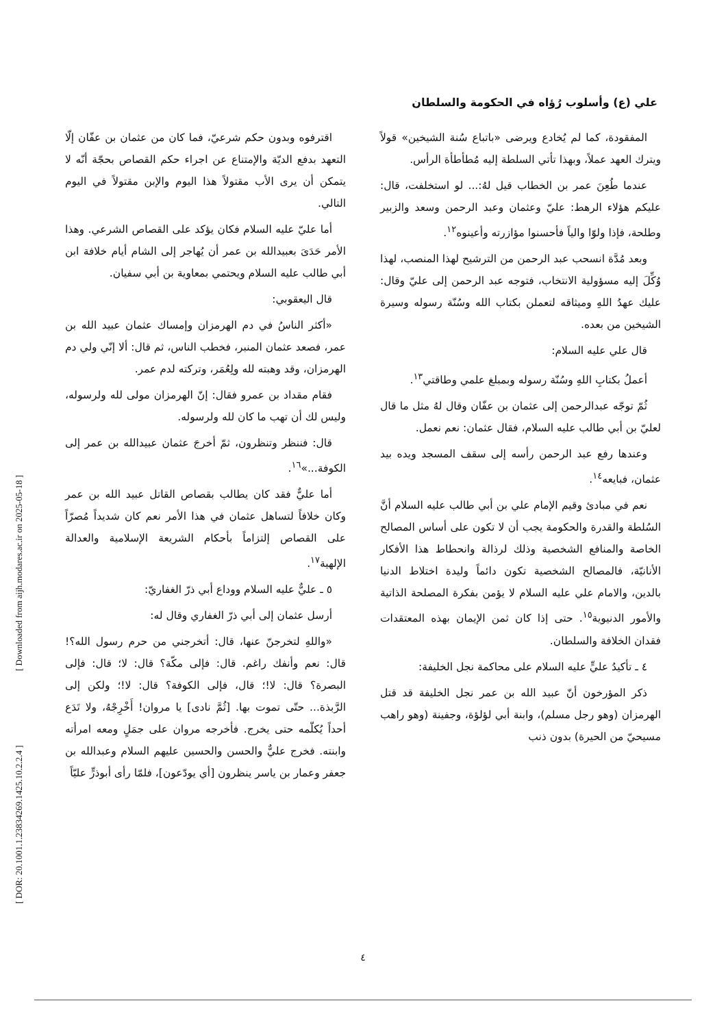[ DOR: 20.1001.1.23834269.1425.10.2.2.4 ]
[ Downloaded from aijh.modares.ac.ir on 2025-05-18 ]
علي (ع) وأسلوب رُؤاه في الحكومة والسلطان
المفقودة، كما لم يُخادع ويرضى «باتباع سُنة الشيخين» قولاً ويترك العهد عملاً، وبهذا تأتي السلطة إليه مُطأطأة الرأس.
عندما طُعِنَ عمر بن الخطاب قيل لهُ:... لو استخلفت، قال: عليكم هؤلاء الرهط: عليّ وعثمان وعبد الرحمن وسعد والزبير وطلحة، فإذا ولوّا والياً فأحسنوا مؤازرته وأعينوه<sup>١٢</sup>.
وبعد مُدَّة انسحب عبد الرحمن من الترشيح لهذا المنصب، لهذا وُكِّلَ إليه مسؤولية الانتخاب، فتوجه عبد الرحمن إلى عليّ وقال: عليك عهدُ اللهِ وميثاقه لتعملن بكتاب الله وسُنّة رسوله وسيرة الشيخين من بعده.
قال علي عليه السلام:
أعملُ بكتابِ اللهِ وسُنّة رسوله وبمبلغ علمي وطاقتي<sup>١٣</sup>.
ثُمّ توجّه عبدالرحمن إلى عثمان بن عفّان وقال لهُ مثل ما قال لعليّ بن أبي طالب عليه السلام، فقال عثمان: نعم نعمل.
وعندها رفع عبد الرحمن رأسه إلى سقف المسجد ويده بيد عثمان، فبايعه<sup>١٤</sup>.
نعم في مبادئ وقيم الإمام علي بن أبي طالب عليه السلام أنَّ السُلطة والقدرة والحكومة يجب أن لا تكون على أساس المصالح الخاصة والمنافع الشخصية وذلك لرذالة وانحطاط هذا الأفكار الأنانيّة، فالمصالح الشخصية تكون دائماً وليدة اختلاط الدنيا بالدين، والامام علي عليه السلام لا يؤمن بفكرة المصلحة الذاتية والأمور الدنيوية<sup>١٥</sup>. حتى إذا كان ثمن الإيمان بهذه المعتقدات فقدان الخلافة والسلطان.
٤ ـ تأكيدُ عليٍّ عليه السلام على محاكمة نجل الخليفة:
ذكر المؤرخون أنّ عبيد الله بن عمر نجل الخليفة قد قتل الهرمزان (وهو رجل مسلم)، وابنة أبي لؤلؤة، وجفينة (وهو راهب مسيحيّ من الحيرة) بدون ذنب
اقترفوه وبدون حكم شرعيّ، فما كان من عثمان بن عفّان إلّا التعهد بدفع الديّة والإمتناع عن اجراء حكم القصاص بحجّة أنّه لا يتمكن أن يرى الأب مقتولاً هذا اليوم والإبن مقتولاً في اليوم التالي.
أما عليّ عليه السلام فكان يؤكد على القصاص الشرعي. وهذا الأمر حَدَىَ بعبيدالله بن عمر أن يُهاجر إلى الشام أيام خلافة ابن أبي طالب عليه السلام ويحتمي بمعاوية بن أبي سفيان.
قال اليعقوبي:
«أكثر الناسُ في دم الهرمزان وإمساك عثمان عبيد الله بن عمر، فصعد عثمان المنبر، فخطب الناس، ثم قال: ألا إنّي ولي دم الهرمزان، وقد وهبته لله ولِعُمَر، وتركته لدم عمر.
فقام مقداد بن عمرو فقال: إنّ الهرمزان مولى لله ولرسوله، وليس لك أن تهب ما كان لله ولرسوله.
قال: فننظر وتنظرون، ثمّ أخرجَ عثمان عبيدالله بن عمر إلى الكوفة...»<sup>١٦</sup>.
أما عليٌّ فقد كان يطالب بقصاص القاتل عبيد الله بن عمر وكان خلافاً لتساهل عثمان في هذا الأمر نعم كان شديداً مُصرّاً على القصاص إلتزاماً بأحكام الشريعة الإسلامية والعدالة الإلهية<sup>١٧</sup>.
٥ ـ عليٌّ عليه السلام ووداع أبي ذرّ الغفاريّ:
أرسل عثمان إلى أبي ذرّ الغفاري وقال له:
«واللهِ لتخرجنّ عنها، قال: أتخرجني من حرم رسول الله؟! قال: نعم وأنفك راغم. قال: فإلى مكّة؟ قال: لا؛ قال: فإلى البصرة؟ قال: لا!؛ قال، فإلى الكوفة؟ قال: لا!؛ ولكن إلى الرَّبذة... حتّى تموت بها. [ثُمَّ نادى] يا مروان! أَخْرِجْهُ، ولا تَدَع أحداً يُكلّمه حتى يخرج. فأخرجه مروان على جمَلٍ ومعه امرأته وابنته. فخرج عليٌّ والحسن والحسين عليهم السلام وعبدالله بن جعفر وعمار بن ياسر ينظرون [أي يودّعون]، فلمّا رأى أبوذرٍّ عليّاً
٤